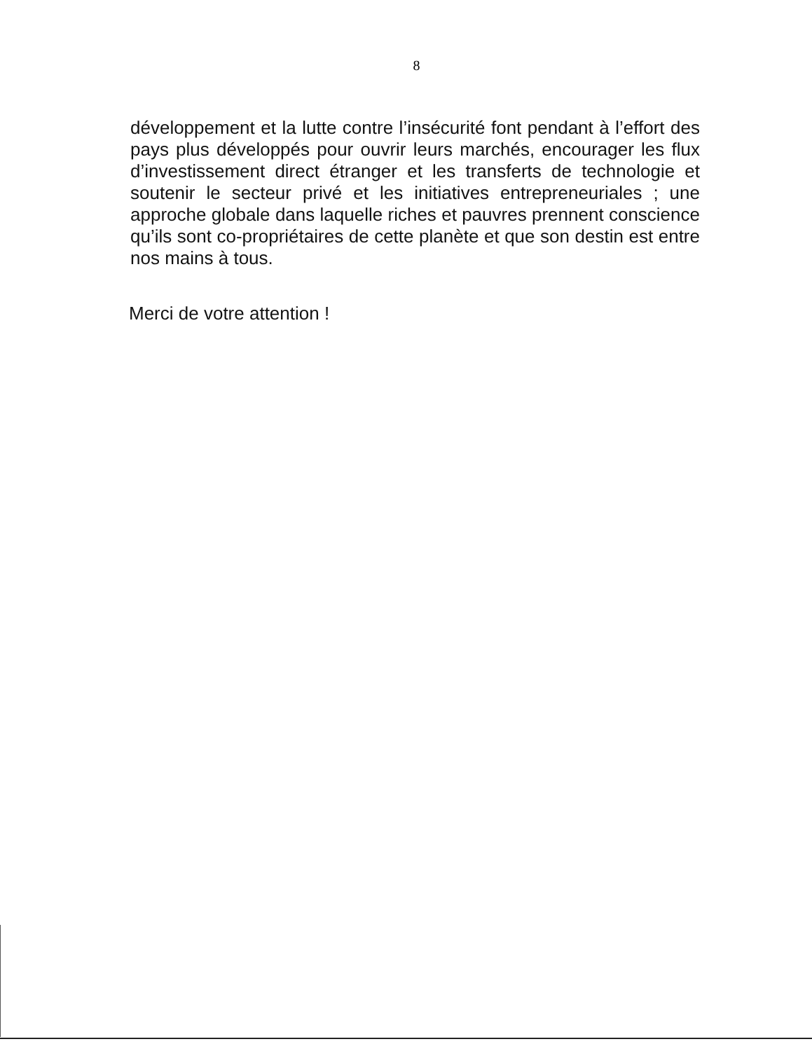8
développement et la lutte contre l’insécurité font pendant à l’effort des pays plus développés pour ouvrir leurs marchés, encourager les flux d’investissement direct étranger et les transferts de technologie et soutenir le secteur privé et les initiatives entrepreneuriales ; une approche globale dans laquelle riches et pauvres prennent conscience qu’ils sont co-propriétaires de cette planète et que son destin est entre nos mains à tous.
Merci de votre attention !